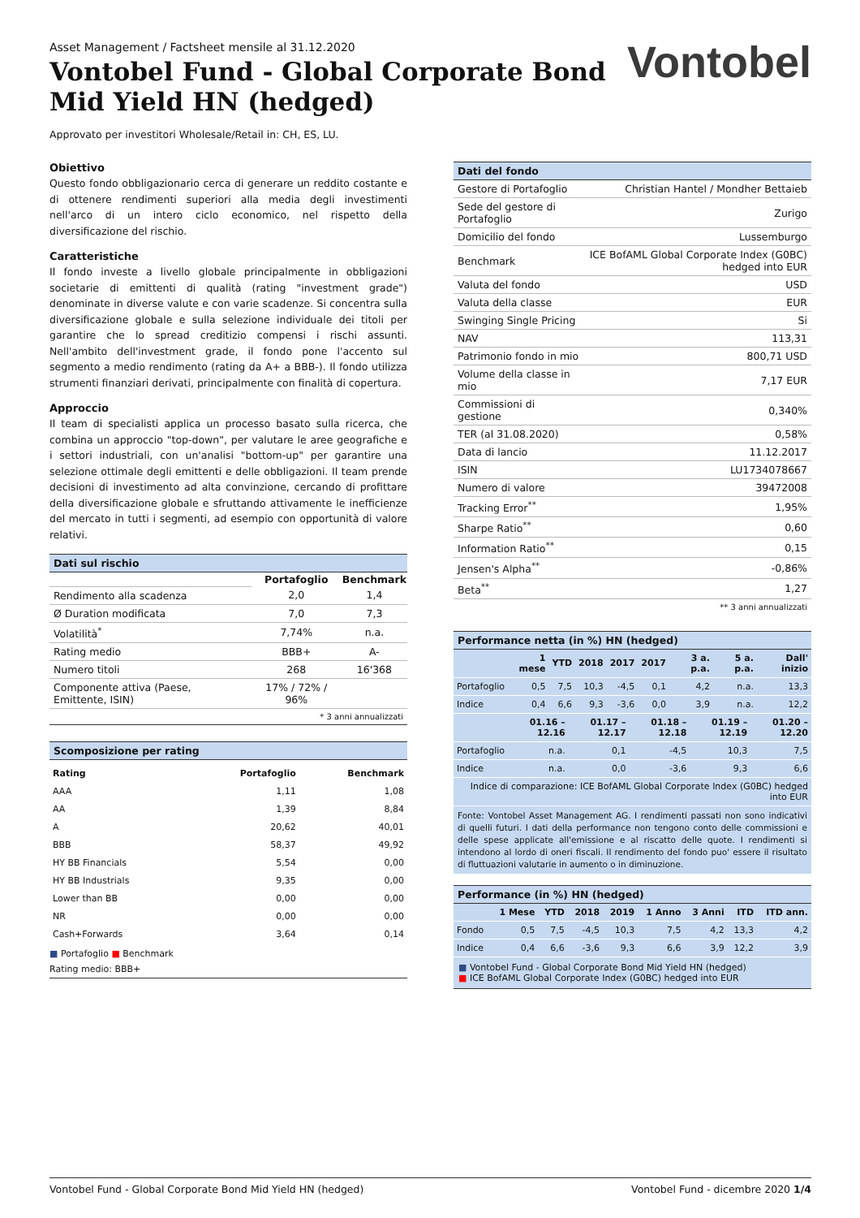Asset Management / Factsheet mensile al 31.12.2020
Vontobel Fund - Global Corporate Bond
Mid Yield HN (hedged)
Approvato per investitori Wholesale/Retail in: CH, ES, LU.
Vontobel
Obiettivo
Questo fondo obbligazionario cerca di generare un reddito costante e di ottenere rendimenti superiori alla media degli investimenti nell'arco di un intero ciclo economico, nel rispetto della diversificazione del rischio.
Caratteristiche
Il fondo investe a livello globale principalmente in obbligazioni societarie di emittenti di qualità (rating "investment grade") denominate in diverse valute e con varie scadenze. Si concentra sulla diversificazione globale e sulla selezione individuale dei titoli per garantire che lo spread creditizio compensi i rischi assunti. Nell'ambito dell'investment grade, il fondo pone l'accento sul segmento a medio rendimento (rating da A+ a BBB-). Il fondo utilizza strumenti finanziari derivati, principalmente con finalità di copertura.
Approccio
Il team di specialisti applica un processo basato sulla ricerca, che combina un approccio "top-down", per valutare le aree geografiche e i settori industriali, con un'analisi "bottom-up" per garantire una selezione ottimale degli emittenti e delle obbligazioni. Il team prende decisioni di investimento ad alta convinzione, cercando di profittare della diversificazione globale e sfruttando attivamente le inefficienze del mercato in tutti i segmenti, ad esempio con opportunità di valore relativi.
Dati sul rischio
| | Portafoglio | Benchmark |
| Rendimento alla scadenza | 2,0 | 1,4 |
| Ø Duration modificata | 7,0 | 7,3 |
| Volatilità<sup>*</sup> | 7,74% | n.a. |
| Rating medio | BBB+ | A- |
| Numero titoli | 268 | 16'368 |
| Componente attiva (Paese, Emittente, ISIN) | 17% / 72% / 96% | |
* 3 anni annualizzati
Scomposizione per rating
| Rating | Portafoglio | Benchmark |
| --- | --- | --- |
| AAA | 1,11 | 1,08 |
| AA | 1,39 | 8,84 |
| A | 20,62 | 40,01 |
| BBB | 58,37 | 49,92 |
| HY BB Financials | 5,54 | 0,00 |
| HY BB Industrials | 9,35 | 0,00 |
| Lower than BB | 0,00 | 0,00 |
| NR | 0,00 | 0,00 |
| Cash+Forwards | 3,64 | 0,14 |
■ Portafoglio ■ Benchmark
Rating medio: BBB+
Dati del fondo
| Gestore di Portafoglio | Christian Hantel / Mondher Bettaieb |
| Sede del gestore di Portafoglio | Zurigo |
| Domicilio del fondo | Lussemburgo |
| Benchmark | ICE BofAML Global Corporate Index (G0BC) hedged into EUR |
| Valuta del fondo | USD |
| Valuta della classe | EUR |
| Swinging Single Pricing | Si |
| NAV | 113,31 |
| Patrimonio fondo in mio | 800,71 USD |
| Volume della classe in mio | 7,17 EUR |
| Commissioni di gestione | 0,340% |
| TER (al 31.08.2020) | 0,58% |
| Data di lancio | 11.12.2017 |
| ISIN | LU1734078667 |
| Numero di valore | 39472008 |
| Tracking Error<sup>**</sup> | 1,95% |
| Sharpe Ratio<sup>**</sup> | 0,60 |
| Information Ratio<sup>**</sup> | 0,15 |
| Jensen's Alpha<sup>**</sup> | -0,86% |
| Beta<sup>**</sup> | 1,27 |
** 3 anni annualizzati
Performance netta (in %) HN (hedged)
| | 1 mese | YTD | 2018 | 2017 | 2017 | 3 a. p.a. | 5 a. p.a. | Dall' inizio |
| --- | --- | --- | --- | --- | --- | --- | --- | --- |
| Portafoglio | 0,5 | 7,5 | 10,3 | -4,5 | 0,1 | 4,2 | n.a. | 13,3 |
| Indice | 0,4 | 6,6 | 9,3 | -3,6 | 0,0 | 3,9 | n.a. | 12,2 |
| | 01.16 – 12.16 | 01.17 – 12.17 | 01.18 – 12.18 | 01.19 – 12.19 | 01.20 – 12.20 |
| --- | --- | --- | --- | --- | --- |
| Portafoglio | n.a. | 0,1 | -4,5 | 10,3 | 7,5 |
| Indice | n.a. | 0,0 | -3,6 | 9,3 | 6,6 |
| Indice di comparazione: ICE BofAML Global Corporate Index (G0BC) hedged into EUR | | | | | |
Fonte: Vontobel Asset Management AG. I rendimenti passati non sono indicativi di quelli futuri. I dati della performance non tengono conto delle commissioni e delle spese applicate all'emissione e al riscatto delle quote. I rendimenti si intendono al lordo di oneri fiscali. Il rendimento del fondo puo' essere il risultato di fluttuazioni valutarie in aumento o in diminuzione.
Performance (in %) HN (hedged)
| | 1 Mese | YTD | 2018 | 2019 | 1 Anno | 3 Anni | ITD | ITD ann. |
| --- | --- | --- | --- | --- | --- | --- | --- | --- |
| Fondo | 0,5 | 7,5 | -4,5 | 10,3 | 7,5 | 4,2 | 13,3 | 4,2 |
| Indice | 0,4 | 6,6 | -3,6 | 9,3 | 6,6 | 3,9 | 12,2 | 3,9 |
■ Vontobel Fund - Global Corporate Bond Mid Yield HN (hedged)
■ ICE BofAML Global Corporate Index (G0BC) hedged into EUR
Vontobel Fund - Global Corporate Bond Mid Yield HN (hedged) Vontobel Fund - dicembre 2020 1/4